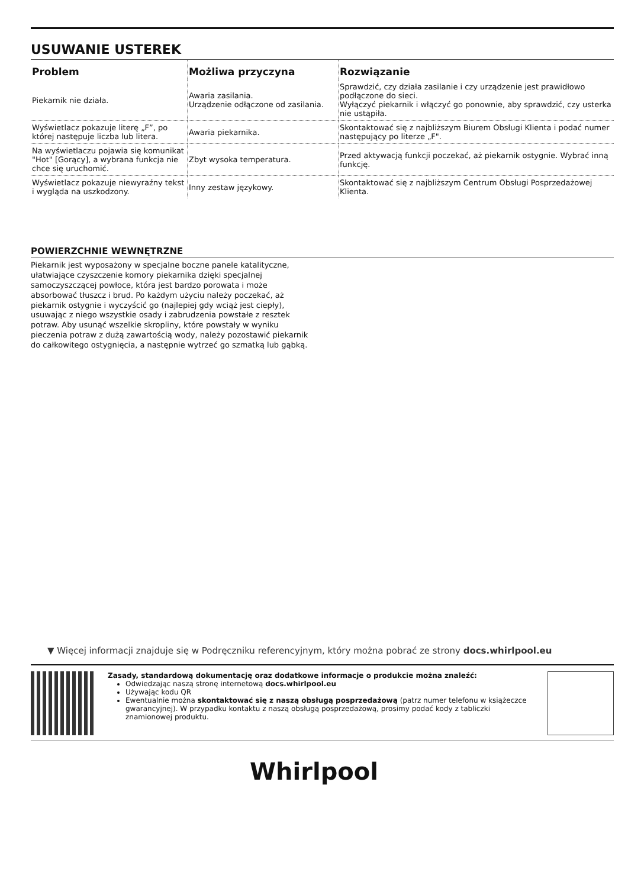USUWANIE USTEREK
| Problem | Możliwa przyczyna | Rozwiązanie |
| --- | --- | --- |
| Piekarnik nie działa. | Awaria zasilania. Urządzenie odłączone od zasilania. | Sprawdzić, czy działa zasilanie i czy urządzenie jest prawidłowo podłączone do sieci. Wyłączyć piekarnik i włączyć go ponownie, aby sprawdzić, czy usterka nie ustąpiła. |
| Wyświetlacz pokazuje literę „F”, po której następuje liczba lub litera. | Awaria piekarnika. | Skontaktować się z najbliższym Biurem Obsługi Klienta i podać numer następujący po literze „F". |
| Na wyświetlaczu pojawia się komunikat "Hot" [Gorący], a wybrana funkcja nie chce się uruchomić. | Zbyt wysoka temperatura. | Przed aktywacją funkcji poczekać, aż piekarnik ostygnie. Wybrać inną funkcję. |
| Wyświetlacz pokazuje niewyraźny tekst i wygląda na uszkodzony. | Inny zestaw językowy. | Skontaktować się z najbliższym Centrum Obsługi Posprzedażowej Klienta. |
POWIERZCHNIE WEWNĘTRZNE
Piekarnik jest wyposażony w specjalne boczne panele katalityczne, ułatwiające czyszczenie komory piekarnika dzięki specjalnej samoczyszczącej powłoce, która jest bardzo porowata i może absorbować tłuszcz i brud. Po każdym użyciu należy poczekać, aż piekarnik ostygnie i wyczyścić go (najlepiej gdy wciąż jest ciepły), usuwając z niego wszystkie osady i zabrudzenia powstałe z resztek potraw. Aby usunąć wszelkie skropliny, które powstały w wyniku pieczenia potraw z dużą zawartością wody, należy pozostawić piekarnik do całkowitego ostygnięcia, a następnie wytrzeć go szmatką lub gąbką.
▼ Więcej informacji znajduje się w Podręczniku referencyjnym, który można pobrać ze strony docs.whirlpool.eu
Zasady, standardową dokumentację oraz dodatkowe informacje o produkcie można znaleźć:
Odwiedzając naszą stronę internetową docs.whirlpool.eu
Używając kodu QR
Ewentualnie można skontaktować się z naszą obsługą posprzedażową (patrz numer telefonu w książeczce gwarancyjnej). W przypadku kontaktu z naszą obsługą posprzedażową, prosimy podać kody z tabliczki znamionowej produktu.
Whirlpool